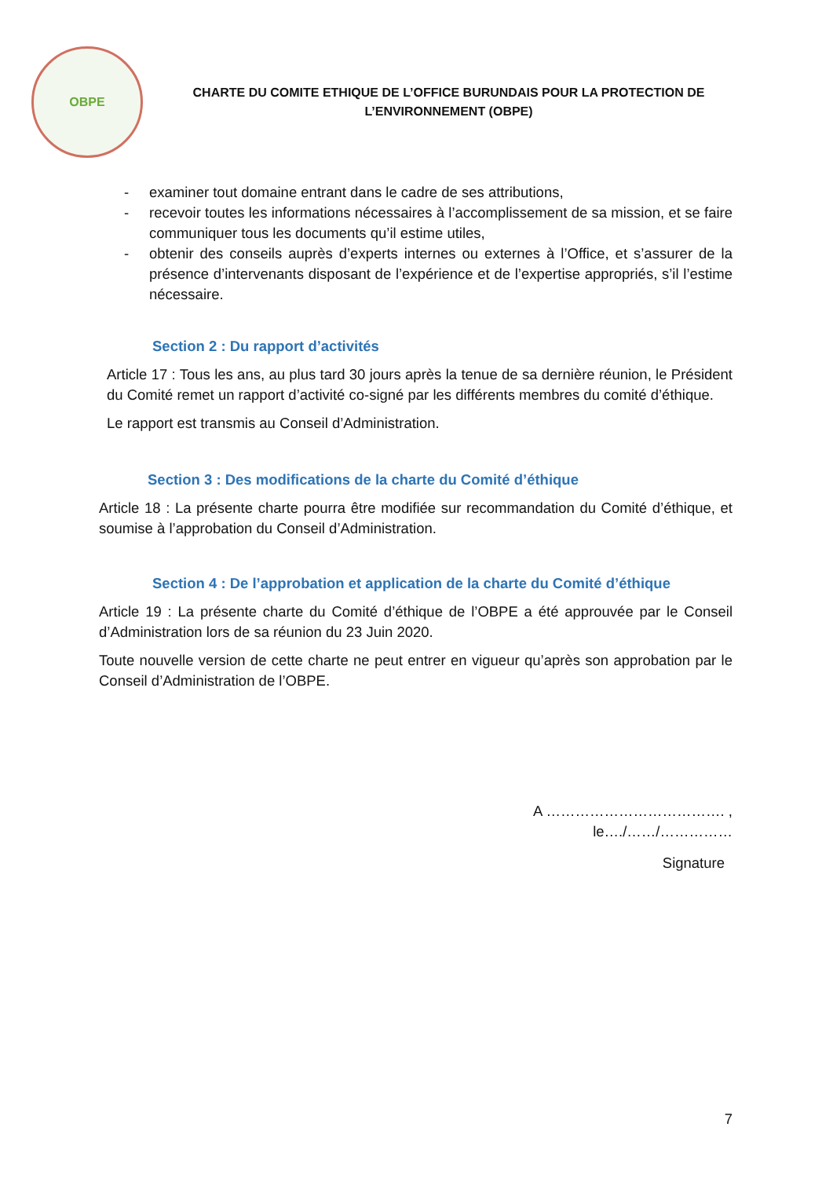OBPE
CHARTE DU COMITE ETHIQUE DE L’OFFICE BURUNDAIS POUR LA PROTECTION DE
L’ENVIRONNEMENT (OBPE)
- examiner tout domaine entrant dans le cadre de ses attributions,
- recevoir toutes les informations nécessaires à l’accomplissement de sa mission, et se faire communiquer tous les documents qu’il estime utiles,
- obtenir des conseils auprès d’experts internes ou externes à l’Office, et s’assurer de la présence d’intervenants disposant de l’expérience et de l’expertise appropriés, s’il l’estime nécessaire.
Section 2 : Du rapport d’activités
Article 17 : Tous les ans, au plus tard 30 jours après la tenue de sa dernière réunion, le Président du Comité remet un rapport d’activité co-signé par les différents membres du comité d’éthique.
Le rapport est transmis au Conseil d’Administration.
Section 3 : Des modifications de la charte du Comité d’éthique
Article 18 : La présente charte pourra être modifiée sur recommandation du Comité d’éthique, et soumise à l’approbation du Conseil d’Administration.
Section 4 : De l’approbation et application de la charte du Comité d’éthique
Article 19 : La présente charte du Comité d’éthique de l’OBPE a été approuvée par le Conseil d’Administration lors de sa réunion du 23 Juin 2020.
Toute nouvelle version de cette charte ne peut entrer en vigueur qu’après son approbation par le Conseil d’Administration de l’OBPE.
A ………………………………. ,
le…./……/……………
Signature
7